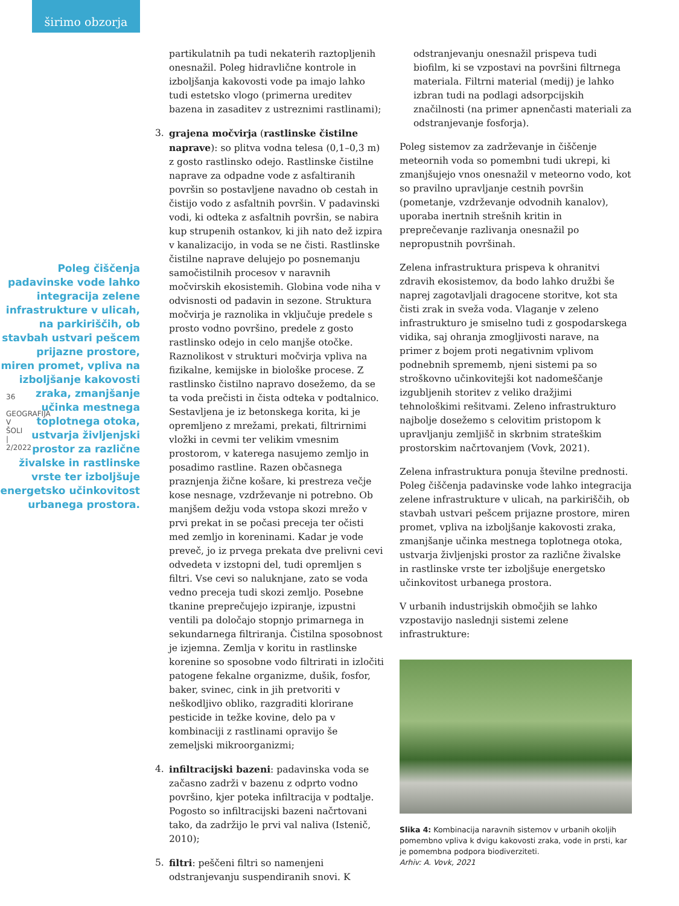širimo obzorja
36
GEOGRAFIJA V ŠOLI | 2/2022
Poleg čiščenja padavinske vode lahko integracija zelene infrastrukture v ulicah, na parkiriščih, ob stavbah ustvari pešcem prijazne prostore, miren promet, vpliva na izboljšanje kakovosti zraka, zmanjšanje učinka mestnega toplotnega otoka, ustvarja življenjski prostor za različne živalske in rastlinske vrste ter izboljšuje energetsko učinkovitost urbanega prostora.
partikulatnih pa tudi nekaterih raztopljenih onesnažil. Poleg hidravlične kontrole in izboljšanja kakovosti vode pa imajo lahko tudi estetsko vlogo (primerna ureditev bazena in zasaditev z ustreznimi rastlinami);
3. grajena močvirja (rastlinske čistilne naprave): so plitva vodna telesa (0,1–0,3 m) z gosto rastlinsko odejo. Rastlinske čistilne naprave za odpadne vode z asfaltiranih površin so postavljene navadno ob cestah in čistijo vodo z asfaltnih površin. V padavinski vodi, ki odteka z asfaltnih površin, se nabira kup strupenih ostankov, ki jih nato dež izpira v kanalizacijo, in voda se ne čisti. Rastlinske čistilne naprave delujejo po posnemanju samočistilnih procesov v naravnih močvirskih ekosistemih. Globina vode niha v odvisnosti od padavin in sezone. Struktura močvirja je raznolika in vključuje predele s prosto vodno površino, predele z gosto rastlinsko odejo in celo manjše otočke. Raznolikost v strukturi močvirja vpliva na fizikalne, kemijske in biološke procese. Z rastlinsko čistilno napravo dosežemo, da se ta voda prečisti in čista odteka v podtalnico. Sestavljena je iz betonskega korita, ki je opremljeno z mrežami, prekati, filtrirnimi vložki in cevmi ter velikim vmesnim prostorom, v katerega nasujemo zemljo in posadimo rastline. Razen občasnega praznjenja žične košare, ki prestreza večje kose nesnage, vzdrževanje ni potrebno. Ob manjšem dežju voda vstopa skozi mrežo v prvi prekat in se počasi preceja ter očisti med zemljo in koreninami. Kadar je vode preveč, jo iz prvega prekata dve prelivni cevi odvedeta v izstopni del, tudi opremljen s filtri. Vse cevi so naluknjane, zato se voda vedno preceja tudi skozi zemljo. Posebne tkanine preprečujejo izpiranje, izpustni ventili pa določajo stopnjo primarnega in sekundarnega filtriranja. Čistilna sposobnost je izjemna. Zemlja v koritu in rastlinske korenine so sposobne vodo filtrirati in izločiti patogene fekalne organizme, dušik, fosfor, baker, svinec, cink in jih pretvoriti v neškodljivo obliko, razgraditi klorirane pesticide in težke kovine, delo pa v kombinaciji z rastlinami opravijo še zemeljski mikroorganizmi;
4. infiltracijski bazeni: padavinska voda se začasno zadrži v bazenu z odprto vodno površino, kjer poteka infiltracija v podtalje. Pogosto so infiltracijski bazeni načrtovani tako, da zadržijo le prvi val naliva (Istenič, 2010);
5. filtri: peščeni filtri so namenjeni odstranjevanju suspendiranih snovi. K
odstranjevanju onesnažil prispeva tudi biofilm, ki se vzpostavi na površini filtrnega materiala. Filtrni material (medij) je lahko izbran tudi na podlagi adsorpcijskih značilnosti (na primer apnenčasti materiali za odstranjevanje fosforja).
Poleg sistemov za zadrževanje in čiščenje meteornih voda so pomembni tudi ukrepi, ki zmanjšujejo vnos onesnažil v meteorno vodo, kot so pravilno upravljanje cestnih površin (pometanje, vzdrževanje odvodnih kanalov), uporaba inertnih strešnih kritin in preprečevanje razlivanja onesnažil po nepropustnih površinah.
Zelena infrastruktura prispeva k ohranitvi zdravih ekosistemov, da bodo lahko družbi še naprej zagotavljali dragocene storitve, kot sta čisti zrak in sveža voda. Vlaganje v zeleno infrastrukturo je smiselno tudi z gospodarskega vidika, saj ohranja zmogljivosti narave, na primer z bojem proti negativnim vplivom podnebnih sprememb, njeni sistemi pa so stroškovno učinkovitejši kot nadomeščanje izgubljenih storitev z veliko dražjimi tehnološkimi rešitvami. Zeleno infrastrukturo najbolje dosežemo s celovitim pristopom k upravljanju zemljišč in skrbnim strateškim prostorskim načrtovanjem (Vovk, 2021).
Zelena infrastruktura ponuja številne prednosti. Poleg čiščenja padavinske vode lahko integracija zelene infrastrukture v ulicah, na parkiriščih, ob stavbah ustvari pešcem prijazne prostore, miren promet, vpliva na izboljšanje kakovosti zraka, zmanjšanje učinka mestnega toplotnega otoka, ustvarja življenjski prostor za različne živalske in rastlinske vrste ter izboljšuje energetsko učinkovitost urbanega prostora.
V urbanih industrijskih območjih se lahko vzpostavijo naslednji sistemi zelene infrastrukture:
Slika 4: Kombinacija naravnih sistemov v urbanih okoljih pomembno vpliva k dvigu kakovosti zraka, vode in prsti, kar je pomembna podpora biodiverziteti.
Arhiv: A. Vovk, 2021